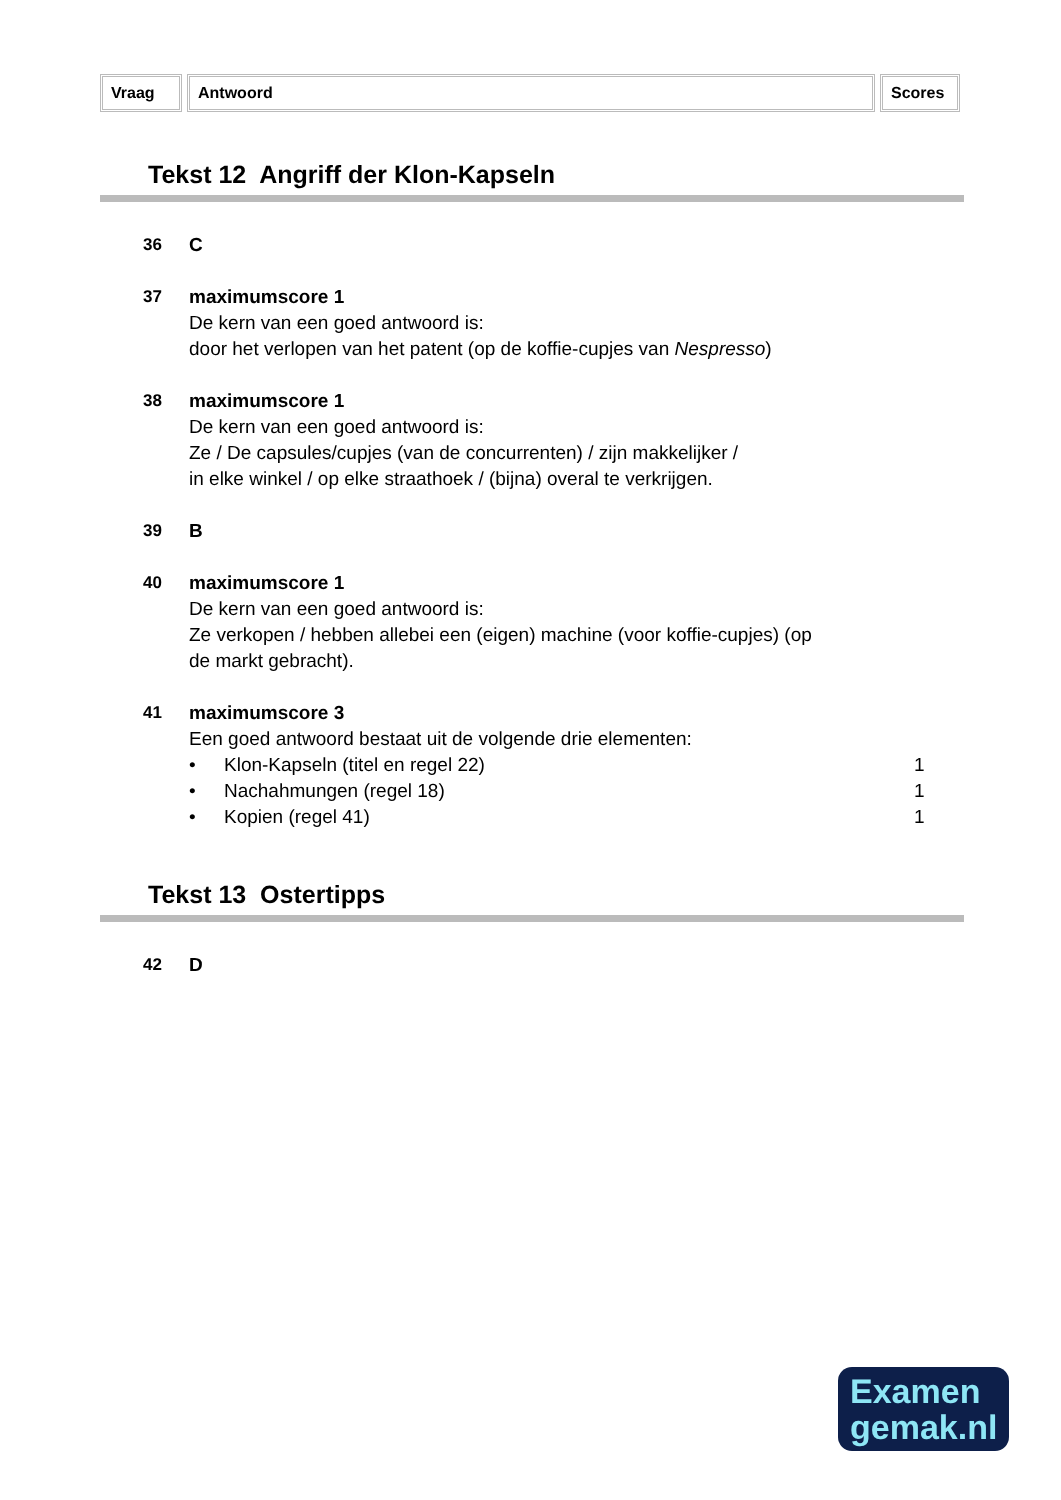Vraag Antwoord Scores
Tekst 12 Angriff der Klon-Kapseln
36 C
37 maximumscore 1
De kern van een goed antwoord is:
door het verlopen van het patent (op de koffie-cupjes van Nespresso)
38 maximumscore 1
De kern van een goed antwoord is:
Ze / De capsules/cupjes (van de concurrenten) / zijn makkelijker /
in elke winkel / op elke straathoek / (bijna) overal te verkrijgen.
39 B
40 maximumscore 1
De kern van een goed antwoord is:
Ze verkopen / hebben allebei een (eigen) machine (voor koffie-cupjes) (op
de markt gebracht).
41 maximumscore 3
Een goed antwoord bestaat uit de volgende drie elementen:
• Klon-Kapseln (titel en regel 22) 1
• Nachahmungen (regel 18) 1
• Kopien (regel 41) 1
Tekst 13 Ostertipps
42 D
Examen
gemak.nl